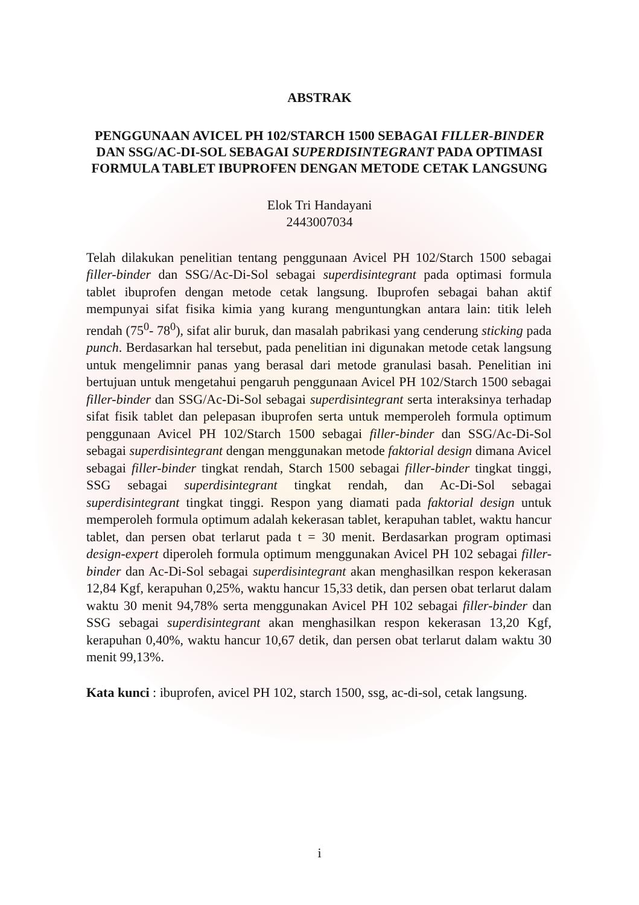ABSTRAK
PENGGUNAAN AVICEL PH 102/STARCH 1500 SEBAGAI FILLER-BINDER DAN SSG/AC-DI-SOL SEBAGAI SUPERDISINTEGRANT PADA OPTIMASI FORMULA TABLET IBUPROFEN DENGAN METODE CETAK LANGSUNG
Elok Tri Handayani
2443007034
Telah dilakukan penelitian tentang penggunaan Avicel PH 102/Starch 1500 sebagai filler-binder dan SSG/Ac-Di-Sol sebagai superdisintegrant pada optimasi formula tablet ibuprofen dengan metode cetak langsung. Ibuprofen sebagai bahan aktif mempunyai sifat fisika kimia yang kurang menguntungkan antara lain: titik leleh rendah (75<sup>0</sup>- 78<sup>0</sup>), sifat alir buruk, dan masalah pabrikasi yang cenderung sticking pada punch. Berdasarkan hal tersebut, pada penelitian ini digunakan metode cetak langsung untuk mengelimnir panas yang berasal dari metode granulasi basah. Penelitian ini bertujuan untuk mengetahui pengaruh penggunaan Avicel PH 102/Starch 1500 sebagai filler-binder dan SSG/Ac-Di-Sol sebagai superdisintegrant serta interaksinya terhadap sifat fisik tablet dan pelepasan ibuprofen serta untuk memperoleh formula optimum penggunaan Avicel PH 102/Starch 1500 sebagai filler-binder dan SSG/Ac-Di-Sol sebagai superdisintegrant dengan menggunakan metode faktorial design dimana Avicel sebagai filler-binder tingkat rendah, Starch 1500 sebagai filler-binder tingkat tinggi, SSG sebagai superdisintegrant tingkat rendah, dan Ac-Di-Sol sebagai superdisintegrant tingkat tinggi. Respon yang diamati pada faktorial design untuk memperoleh formula optimum adalah kekerasan tablet, kerapuhan tablet, waktu hancur tablet, dan persen obat terlarut pada t = 30 menit. Berdasarkan program optimasi design-expert diperoleh formula optimum menggunakan Avicel PH 102 sebagai filler-binder dan Ac-Di-Sol sebagai superdisintegrant akan menghasilkan respon kekerasan 12,84 Kgf, kerapuhan 0,25%, waktu hancur 15,33 detik, dan persen obat terlarut dalam waktu 30 menit 94,78% serta menggunakan Avicel PH 102 sebagai filler-binder dan SSG sebagai superdisintegrant akan menghasilkan respon kekerasan 13,20 Kgf, kerapuhan 0,40%, waktu hancur 10,67 detik, dan persen obat terlarut dalam waktu 30 menit 99,13%.
Kata kunci : ibuprofen, avicel PH 102, starch 1500, ssg, ac-di-sol, cetak langsung.
i